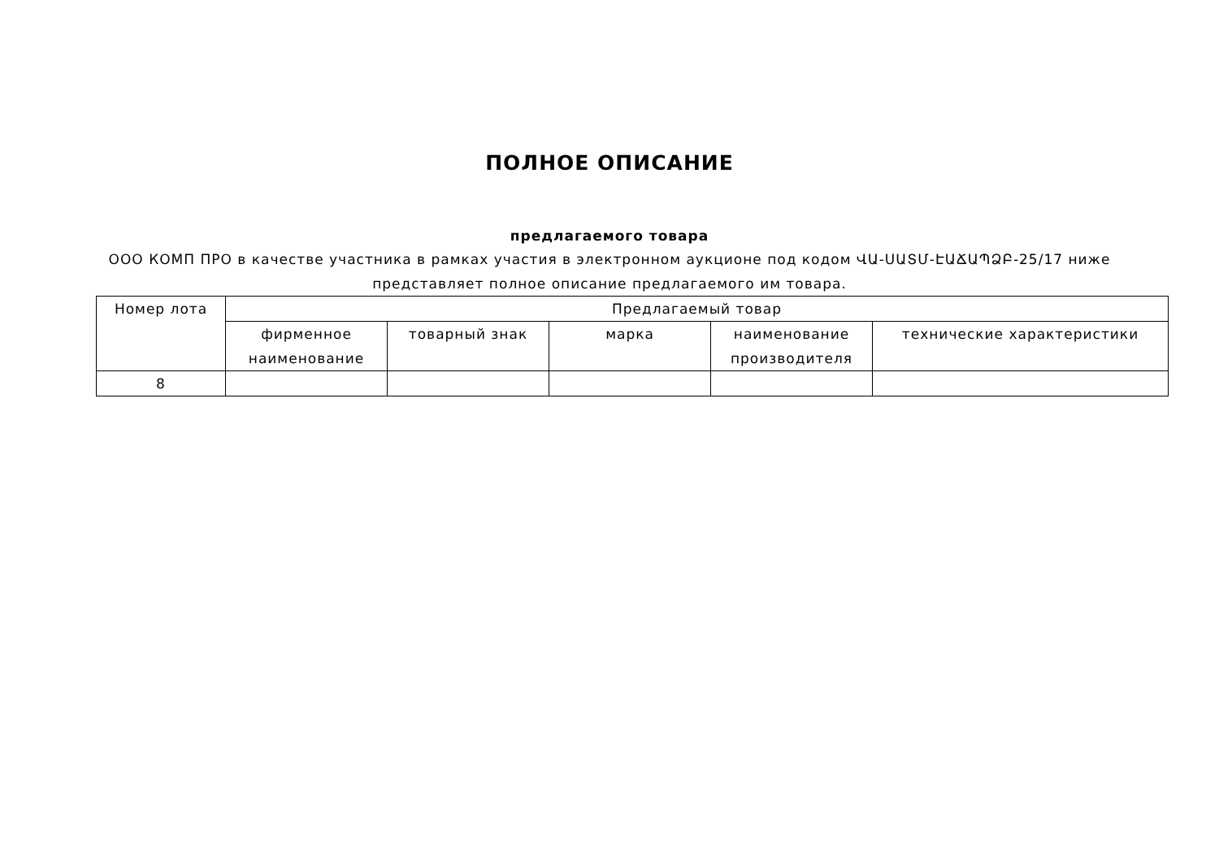ПОЛНОЕ ОПИСАНИЕ
предлагаемого товара
ООО КОМП ПРО в качестве участника в рамках участия в электронном аукционе под кодом ՎԱ-ՍԱՏՄ-ԷԱՃԱՊՁԲ-25/17 ниже
представляет полное описание предлагаемого им товара.
| Номер лота | Предлагаемый товар | | | | |
| --- | --- | --- | --- | --- | --- |
| | фирменное наименование | товарный знак | марка | наименование производителя | технические характеристики |
| 8 | | | | | |